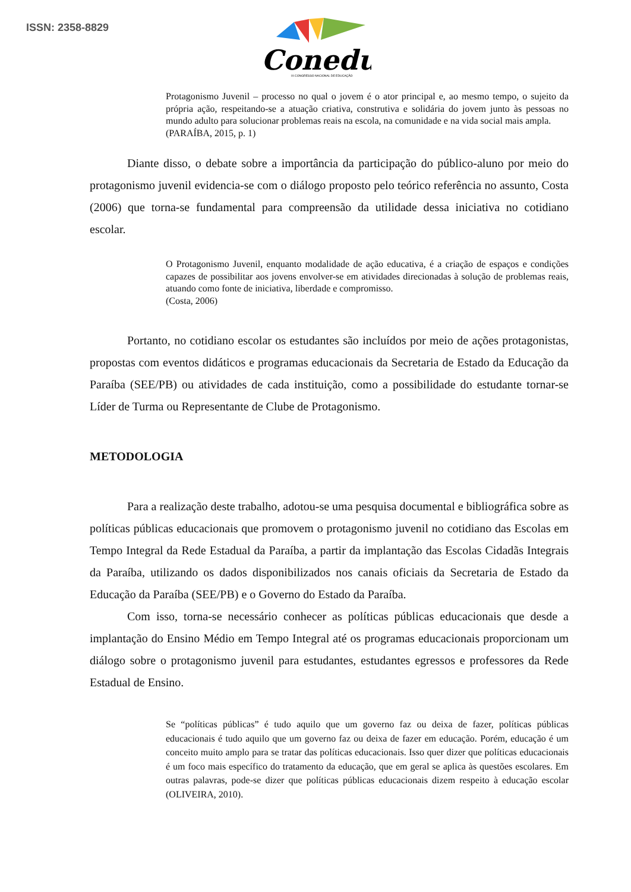ISSN: 2358-8829
Conedu
IX CONGRESSO NACIONAL DE EDUCAÇÃO
Protagonismo Juvenil – processo no qual o jovem é o ator principal e, ao mesmo tempo, o sujeito da própria ação, respeitando-se a atuação criativa, construtiva e solidária do jovem junto às pessoas no mundo adulto para solucionar problemas reais na escola, na comunidade e na vida social mais ampla.
(PARAÍBA, 2015, p. 1)
Diante disso, o debate sobre a importância da participação do público-aluno por meio do protagonismo juvenil evidencia-se com o diálogo proposto pelo teórico referência no assunto, Costa (2006) que torna-se fundamental para compreensão da utilidade dessa iniciativa no cotidiano escolar.
O Protagonismo Juvenil, enquanto modalidade de ação educativa, é a criação de espaços e condições capazes de possibilitar aos jovens envolver-se em atividades direcionadas à solução de problemas reais, atuando como fonte de iniciativa, liberdade e compromisso.
(Costa, 2006)
Portanto, no cotidiano escolar os estudantes são incluídos por meio de ações protagonistas, propostas com eventos didáticos e programas educacionais da Secretaria de Estado da Educação da Paraíba (SEE/PB) ou atividades de cada instituição, como a possibilidade do estudante tornar-se Líder de Turma ou Representante de Clube de Protagonismo.
METODOLOGIA
Para a realização deste trabalho, adotou-se uma pesquisa documental e bibliográfica sobre as políticas públicas educacionais que promovem o protagonismo juvenil no cotidiano das Escolas em Tempo Integral da Rede Estadual da Paraíba, a partir da implantação das Escolas Cidadãs Integrais da Paraíba, utilizando os dados disponibilizados nos canais oficiais da Secretaria de Estado da Educação da Paraíba (SEE/PB) e o Governo do Estado da Paraíba.
Com isso, torna-se necessário conhecer as políticas públicas educacionais que desde a implantação do Ensino Médio em Tempo Integral até os programas educacionais proporcionam um diálogo sobre o protagonismo juvenil para estudantes, estudantes egressos e professores da Rede Estadual de Ensino.
Se “políticas públicas” é tudo aquilo que um governo faz ou deixa de fazer, políticas públicas educacionais é tudo aquilo que um governo faz ou deixa de fazer em educação. Porém, educação é um conceito muito amplo para se tratar das políticas educacionais. Isso quer dizer que políticas educacionais é um foco mais específico do tratamento da educação, que em geral se aplica às questões escolares. Em outras palavras, pode-se dizer que políticas públicas educacionais dizem respeito à educação escolar (OLIVEIRA, 2010).